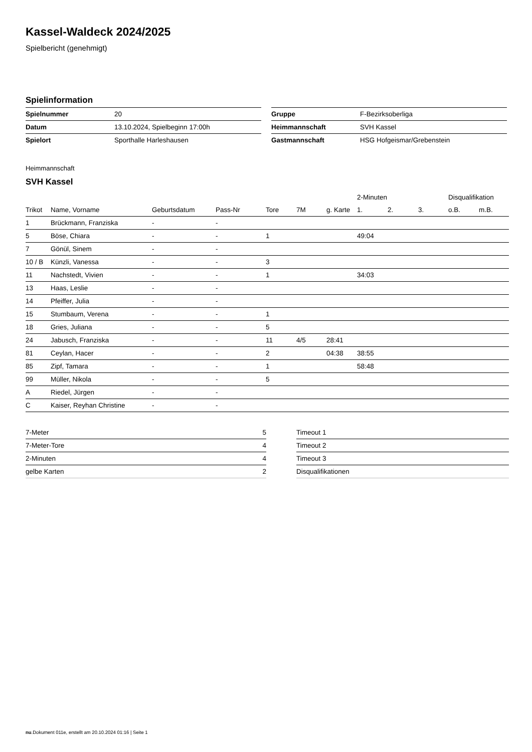Kassel-Waldeck 2024/2025
Spielbericht (genehmigt)
Spielinformation
| Spielnummer | 20 |
| Datum | 13.10.2024, Spielbeginn 17:00h |
| Spielort | Sporthalle Harleshausen |
| Gruppe | F-Bezirksoberliga |
| Heimmannschaft | SVH Kassel |
| Gastmannschaft | HSG Hofgeismar/Grebenstein |
Heimmannschaft
SVH Kassel
| | | | | | | | 2-Minuten | | | Disqualifikation | |
| --- | --- | --- | --- | --- | --- | --- | --- | --- | --- | --- | --- |
| Trikot | Name, Vorname | Geburtsdatum | Pass-Nr | Tore | 7M | g. Karte | 1. | 2. | 3. | o.B. | m.B. |
| 1 | Brückmann, Franziska | - | - | | | | | | | | |
| 5 | Böse, Chiara | - | - | 1 | | | 49:04 | | | | |
| 7 | Gönül, Sinem | - | - | | | | | | | | |
| 10 / B | Künzli, Vanessa | - | - | 3 | | | | | | | |
| 11 | Nachstedt, Vivien | - | - | 1 | | | 34:03 | | | | |
| 13 | Haas, Leslie | - | - | | | | | | | | |
| 14 | Pfeiffer, Julia | - | - | | | | | | | | |
| 15 | Stumbaum, Verena | - | - | 1 | | | | | | | |
| 18 | Gries, Juliana | - | - | 5 | | | | | | | |
| 24 | Jabusch, Franziska | - | - | 11 | 4/5 | 28:41 | | | | | |
| 81 | Ceylan, Hacer | - | - | 2 | | 04:38 | 38:55 | | | | |
| 85 | Zipf, Tamara | - | - | 1 | | | 58:48 | | | | |
| 99 | Müller, Nikola | - | - | 5 | | | | | | | |
| A | Riedel, Jürgen | - | - | | | | | | | | |
| C | Kaiser, Reyhan Christine | - | - | | | | | | | | |
| 7-Meter | 5 |
| 7-Meter-Tore | 4 |
| 2-Minuten | 4 |
| gelbe Karten | 2 |
| Timeout 1 |
| Timeout 2 |
| Timeout 3 |
| Disqualifikationen |
nu.Dokument 011e, erstellt am 20.10.2024 01:16 | Seite 1